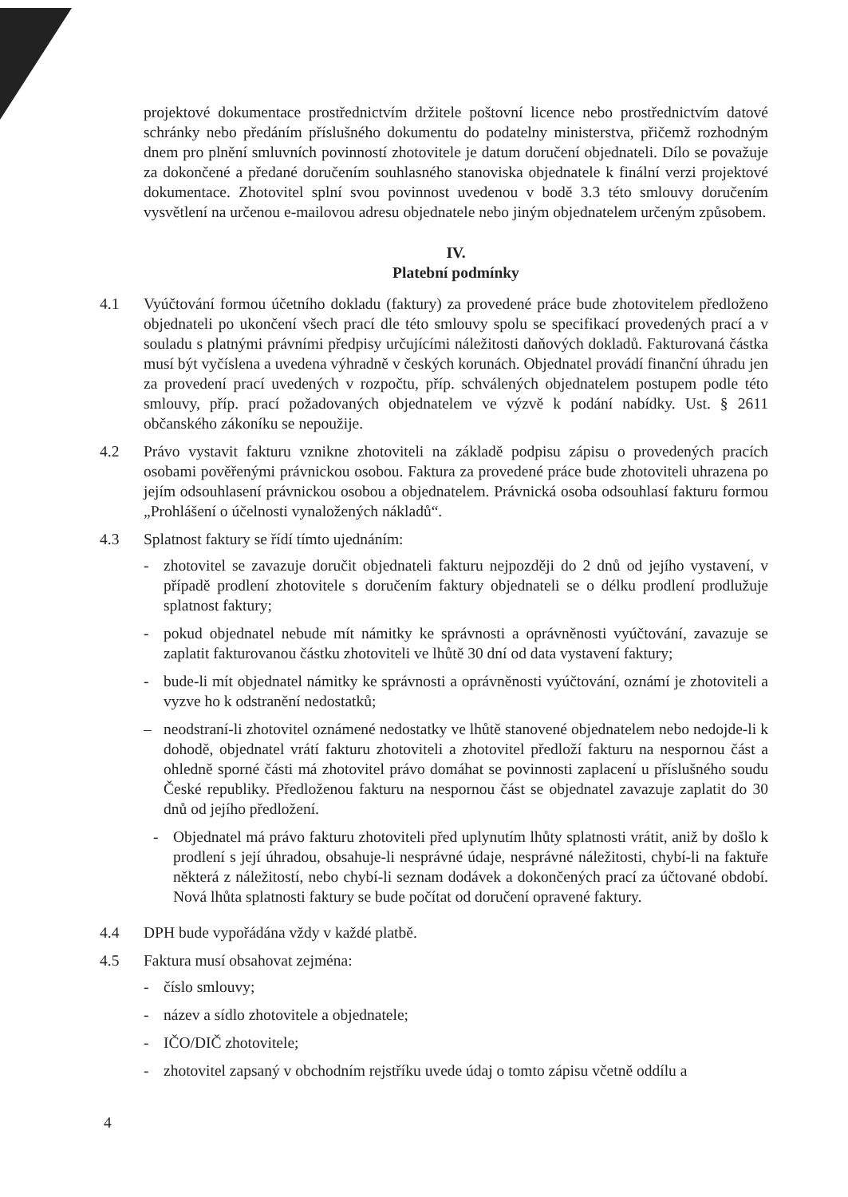projektové dokumentace prostřednictvím držitele poštovní licence nebo prostřednictvím datové schránky nebo předáním příslušného dokumentu do podatelny ministerstva, přičemž rozhodným dnem pro plnění smluvních povinností zhotovitele je datum doručení objednateli. Dílo se považuje za dokončené a předané doručením souhlasného stanoviska objednatele k finální verzi projektové dokumentace. Zhotovitel splní svou povinnost uvedenou v bodě 3.3 této smlouvy doručením vysvětlení na určenou e-mailovou adresu objednatele nebo jiným objednatelem určeným způsobem.
IV.
Platební podmínky
4.1 Vyúčtování formou účetního dokladu (faktury) za provedené práce bude zhotovitelem předloženo objednateli po ukončení všech prací dle této smlouvy spolu se specifikací provedených prací a v souladu s platnými právními předpisy určujícími náležitosti daňových dokladů. Fakturovaná částka musí být vyčíslena a uvedena výhradně v českých korunách. Objednatel provádí finanční úhradu jen za provedení prací uvedených v rozpočtu, příp. schválených objednatelem postupem podle této smlouvy, příp. prací požadovaných objednatelem ve výzvě k podání nabídky. Ust. § 2611 občanského zákoníku se nepoužije.
4.2 Právo vystavit fakturu vznikne zhotoviteli na základě podpisu zápisu o provedených pracích osobami pověřenými právnickou osobou. Faktura za provedené práce bude zhotoviteli uhrazena po jejím odsouhlasení právnickou osobou a objednatelem. Právnická osoba odsouhlasí fakturu formou „Prohlášení o účelnosti vynaložených nákladů“.
4.3 Splatnost faktury se řídí tímto ujednáním:
- zhotovitel se zavazuje doručit objednateli fakturu nejpozději do 2 dnů od jejího vystavení, v případě prodlení zhotovitele s doručením faktury objednateli se o délku prodlení prodlužuje splatnost faktury;
- pokud objednatel nebude mít námitky ke správnosti a oprávněnosti vyúčtování, zavazuje se zaplatit fakturovanou částku zhotoviteli ve lhůtě 30 dní od data vystavení faktury;
- bude-li mít objednatel námitky ke správnosti a oprávněnosti vyúčtování, oznámí je zhotoviteli a vyzve ho k odstranění nedostatků;
– neodstraní-li zhotovitel oznámené nedostatky ve lhůtě stanovené objednatelem nebo nedojde-li k dohodě, objednatel vrátí fakturu zhotoviteli a zhotovitel předloží fakturu na nespornou část a ohledně sporné části má zhotovitel právo domáhat se povinnosti zaplacení u příslušného soudu České republiky. Předloženou fakturu na nespornou část se objednatel zavazuje zaplatit do 30 dnů od jejího předložení.
- Objednatel má právo fakturu zhotoviteli před uplynutím lhůty splatnosti vrátit, aniž by došlo k prodlení s její úhradou, obsahuje-li nesprávné údaje, nesprávné náležitosti, chybí-li na faktuře některá z náležitostí, nebo chybí-li seznam dodávek a dokončených prací za účtované období. Nová lhůta splatnosti faktury se bude počítat od doručení opravené faktury.
4.4 DPH bude vypořádána vždy v každé platbě.
4.5 Faktura musí obsahovat zejména:
- číslo smlouvy;
- název a sídlo zhotovitele a objednatele;
- IČO/DIČ zhotovitele;
- zhotovitel zapsaný v obchodním rejstříku uvede údaj o tomto zápisu včetně oddílu a
4